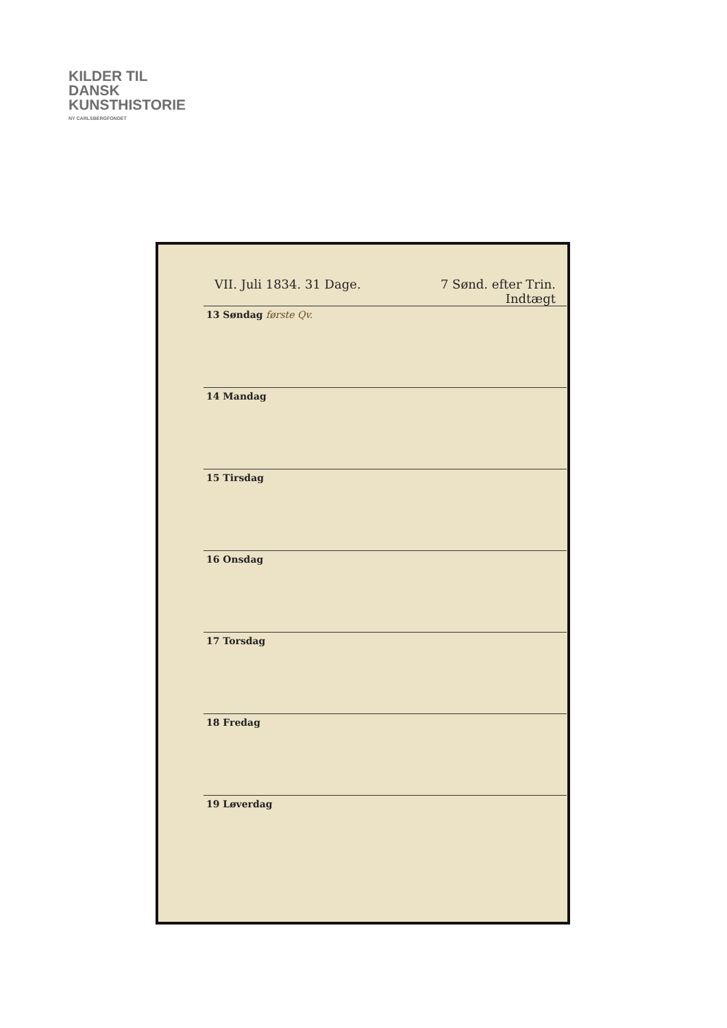KILDER TIL
DANSK
KUNSTHISTORIE
NY CARLSBERGFONDET
VII. Juli 1834. 31 Dage. 7 Sønd. efter Trin.
Indtægt
13 Søndag første Qv.
14 Mandag
15 Tirsdag
16 Onsdag
17 Torsdag
18 Fredag
19 Løverdag